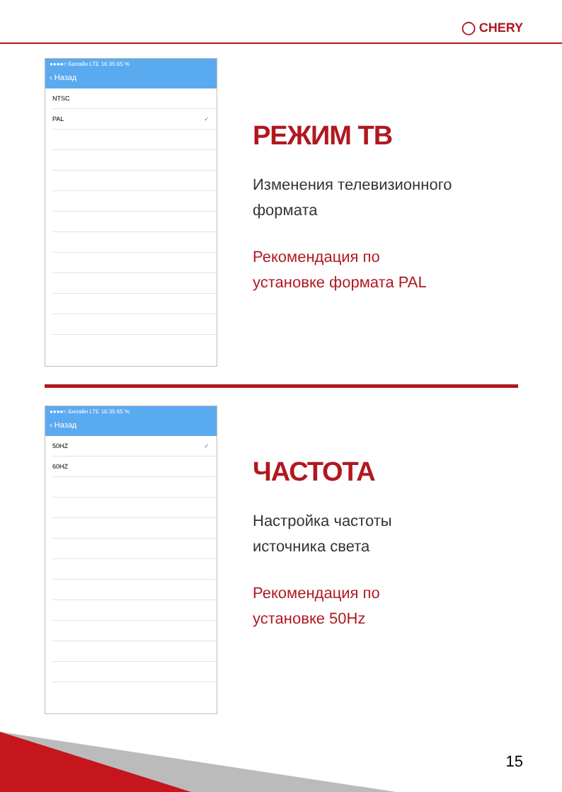◯ CHERY
●●●●○ Билайн LTE 16:35 65 %
‹ Назад
NTSC
PAL ✓
РЕЖИМ ТВ
Изменения телевизионного
формата
Рекомендация по
установке формата PAL
●●●●○ Билайн LTE 16:35 65 %
‹ Назад
50HZ ✓
60HZ
ЧАСТОТА
Настройка частоты
источника света
Рекомендация по
установке 50Hz
15